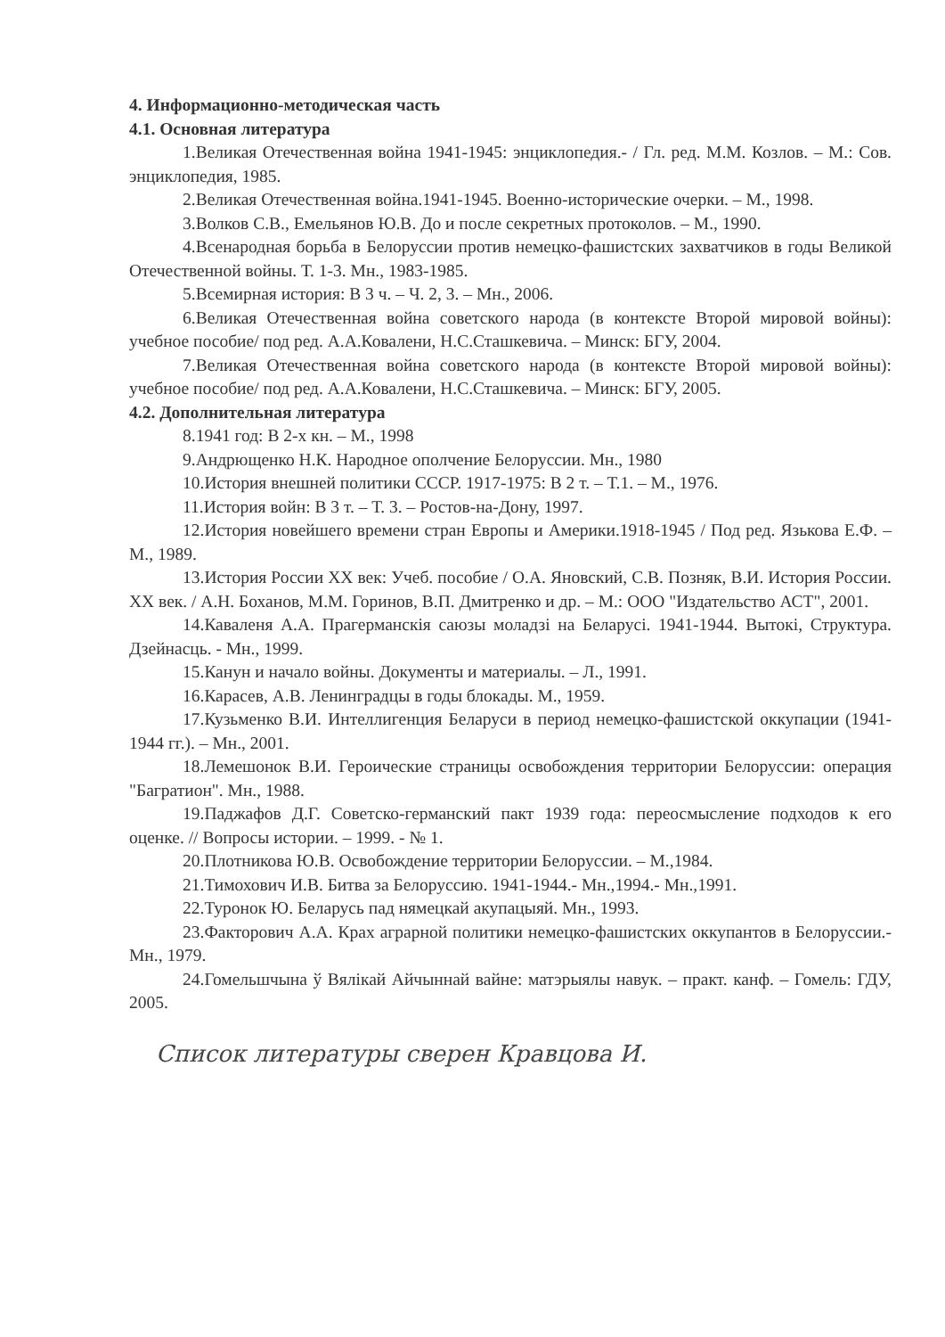4. Информационно-методическая часть
4.1. Основная литература
1.Великая Отечественная война 1941-1945: энциклопедия.- / Гл. ред. М.М. Козлов. – М.: Сов. энциклопедия, 1985.
2.Великая Отечественная война.1941-1945. Военно-исторические очерки. – М., 1998.
3.Волков С.В., Емельянов Ю.В. До и после секретных протоколов. – М., 1990.
4.Всенародная борьба в Белоруссии против немецко-фашистских захватчиков в годы Великой Отечественной войны. Т. 1-3. Мн., 1983-1985.
5.Всемирная история: В 3 ч. – Ч. 2, 3. – Мн., 2006.
6.Великая Отечественная война советского народа (в контексте Второй мировой войны): учебное пособие/ под ред. А.А.Ковалени, Н.С.Сташкевича. – Минск: БГУ, 2004.
7.Великая Отечественная война советского народа (в контексте Второй мировой войны): учебное пособие/ под ред. А.А.Ковалени, Н.С.Сташкевича. – Минск: БГУ, 2005.
4.2. Дополнительная литература
8.1941 год: В 2-х кн. – М., 1998
9.Андрющенко Н.К. Народное ополчение Белоруссии. Мн., 1980
10.История внешней политики СССР. 1917-1975: В 2 т. – Т.1. – М., 1976.
11.История войн: В 3 т. – Т. 3. – Ростов-на-Дону, 1997.
12.История новейшего времени стран Европы и Америки.1918-1945 / Под ред. Язькова Е.Ф. – М., 1989.
13.История России XX век: Учеб. пособие / О.А. Яновский, С.В. Позняк, В.И. История России. XX век. / А.Н. Боханов, М.М. Горинов, В.П. Дмитренко и др. – М.: ООО "Издательство АСТ", 2001.
14.Каваленя А.А. Прагерманскія саюзы моладзі на Беларусі. 1941-1944. Вытокі, Структура. Дзейнасць. - Мн., 1999.
15.Канун и начало войны. Документы и материалы. – Л., 1991.
16.Карасев, А.В. Ленинградцы в годы блокады. М., 1959.
17.Кузьменко В.И. Интеллигенция Беларуси в период немецко-фашистской оккупации (1941-1944 гг.). – Мн., 2001.
18.Лемешонок В.И. Героические страницы освобождения территории Белоруссии: операция "Багратион". Мн., 1988.
19.Паджафов Д.Г. Советско-германский пакт 1939 года: переосмысление подходов к его оценке. // Вопросы истории. – 1999. - № 1.
20.Плотникова Ю.В. Освобождение территории Белоруссии. – М.,1984.
21.Тимохович И.В. Битва за Белоруссию. 1941-1944.- Мн.,1994.- Мн.,1991.
22.Туронок Ю. Беларусь пад нямецкай акупацыяй. Мн., 1993.
23.Факторович А.А. Крах аграрной политики немецко-фашистских оккупантов в Белоруссии.- Мн., 1979.
24.Гомельшчына ў Вялікай Айчыннай вайне: матэрыялы навук. – практ. канф. – Гомель: ГДУ, 2005.
Список литературы сверен Кравцова И.